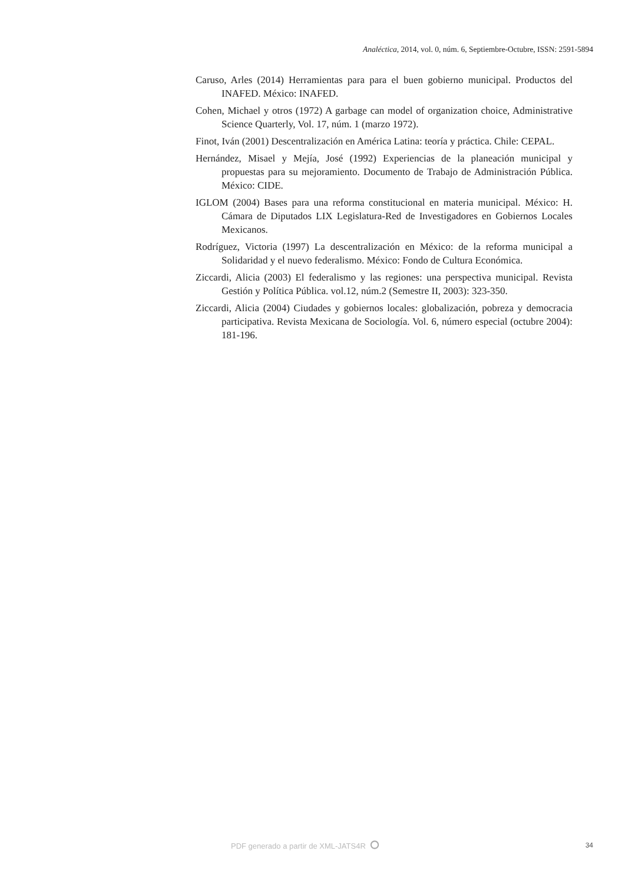Analéctica, 2014, vol. 0, núm. 6, Septiembre-Octubre, ISSN: 2591-5894
Caruso, Arles (2014) Herramientas para para el buen gobierno municipal. Productos del INAFED. México: INAFED.
Cohen, Michael y otros (1972) A garbage can model of organization choice, Administrative Science Quarterly, Vol. 17, núm. 1 (marzo 1972).
Finot, Iván (2001) Descentralización en América Latina: teoría y práctica. Chile: CEPAL.
Hernández, Misael y Mejía, José (1992) Experiencias de la planeación municipal y propuestas para su mejoramiento. Documento de Trabajo de Administración Pública. México: CIDE.
IGLOM (2004) Bases para una reforma constitucional en materia municipal. México: H. Cámara de Diputados LIX Legislatura-Red de Investigadores en Gobiernos Locales Mexicanos.
Rodríguez, Victoria (1997) La descentralización en México: de la reforma municipal a Solidaridad y el nuevo federalismo. México: Fondo de Cultura Económica.
Ziccardi, Alicia (2003) El federalismo y las regiones: una perspectiva municipal. Revista Gestión y Política Pública. vol.12, núm.2 (Semestre II, 2003): 323-350.
Ziccardi, Alicia (2004) Ciudades y gobiernos locales: globalización, pobreza y democracia participativa. Revista Mexicana de Sociología. Vol. 6, número especial (octubre 2004): 181-196.
PDF generado a partir de XML-JATS4R ⭘
34